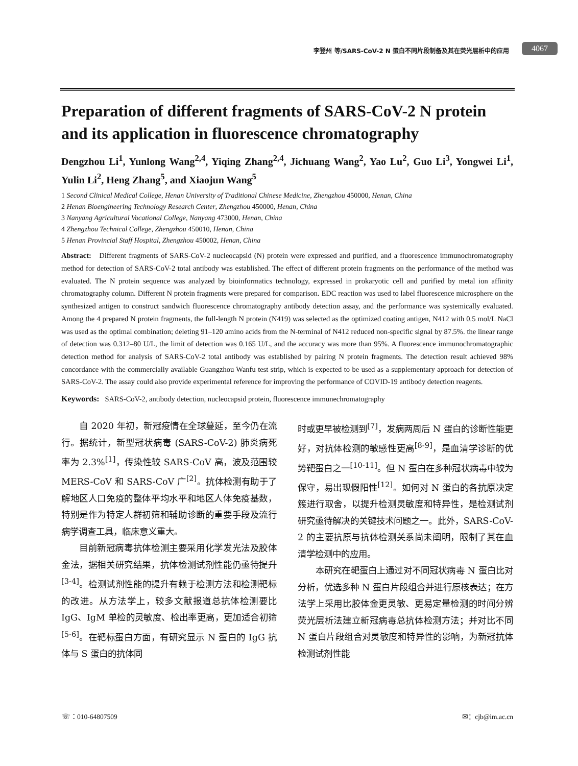李登州 等/SARS-CoV-2 N 蛋白不同片段制备及其在荧光层析中的应用 4067
Preparation of different fragments of SARS-CoV-2 N protein and its application in fluorescence chromatography
Dengzhou Li<sup>1</sup>, Yunlong Wang<sup>2,4</sup>, Yiqing Zhang<sup>2,4</sup>, Jichuang Wang<sup>2</sup>, Yao Lu<sup>2</sup>, Guo Li<sup>3</sup>, Yongwei Li<sup>1</sup>, Yulin Li<sup>2</sup>, Heng Zhang<sup>5</sup>, and Xiaojun Wang<sup>5</sup>
1 Second Clinical Medical College, Henan University of Traditional Chinese Medicine, Zhengzhou 450000, Henan, China
2 Henan Bioengineering Technology Research Center, Zhengzhou 450000, Henan, China
3 Nanyang Agricultural Vocational College, Nanyang 473000, Henan, China
4 Zhengzhou Technical College, Zhengzhou 450010, Henan, China
5 Henan Provincial Staff Hospital, Zhengzhou 450002, Henan, China
Abstract: Different fragments of SARS-CoV-2 nucleocapsid (N) protein were expressed and purified, and a fluorescence immunochromatography method for detection of SARS-CoV-2 total antibody was established. The effect of different protein fragments on the performance of the method was evaluated. The N protein sequence was analyzed by bioinformatics technology, expressed in prokaryotic cell and purified by metal ion affinity chromatography column. Different N protein fragments were prepared for comparison. EDC reaction was used to label fluorescence microsphere on the synthesized antigen to construct sandwich fluorescence chromatography antibody detection assay, and the performance was systemically evaluated. Among the 4 prepared N protein fragments, the full-length N protein (N419) was selected as the optimized coating antigen, N412 with 0.5 mol/L NaCl was used as the optimal combination; deleting 91–120 amino acids from the N-terminal of N412 reduced non-specific signal by 87.5%. the linear range of detection was 0.312–80 U/L, the limit of detection was 0.165 U/L, and the accuracy was more than 95%. A fluorescence immunochromatographic detection method for analysis of SARS-CoV-2 total antibody was established by pairing N protein fragments. The detection result achieved 98% concordance with the commercially available Guangzhou Wanfu test strip, which is expected to be used as a supplementary approach for detection of SARS-CoV-2. The assay could also provide experimental reference for improving the performance of COVID-19 antibody detection reagents.
Keywords: SARS-CoV-2, antibody detection, nucleocapsid protein, fluorescence immunechromatography
自 2020 年初，新冠疫情在全球蔓延，至今仍在流行。据统计，新型冠状病毒 (SARS-CoV-2) 肺炎病死率为 2.3%<sup>[1]</sup>，传染性较 SARS-CoV 高，波及范围较 MERS-CoV 和 SARS-CoV 广<sup>[2]</sup>。抗体检测有助于了解地区人口免疫的整体平均水平和地区人体免疫基数，特别是作为特定人群初筛和辅助诊断的重要手段及流行病学调查工具，临床意义重大。
目前新冠病毒抗体检测主要采用化学发光法及胶体金法，据相关研究结果，抗体检测试剂性能仍亟待提升<sup>[3-4]</sup>。检测试剂性能的提升有赖于检测方法和检测靶标的改进。从方法学上，较多文献报道总抗体检测要比 IgG、IgM 单检的灵敏度、检出率更高，更加适合初筛<sup>[5-6]</sup>。在靶标蛋白方面，有研究显示 N 蛋白的 IgG 抗体与 S 蛋白的抗体同
时或更早被检测到<sup>[7]</sup>，发病两周后 N 蛋白的诊断性能更好，对抗体检测的敏感性更高<sup>[8-9]</sup>，是血清学诊断的优势靶蛋白之一<sup>[10-11]</sup>。但 N 蛋白在多种冠状病毒中较为保守，易出现假阳性<sup>[12]</sup>。如何对 N 蛋白的各抗原决定簇进行取舍，以提升检测灵敏度和特异性，是检测试剂研究亟待解决的关键技术问题之一。此外，SARS-CoV-2 的主要抗原与抗体检测关系尚未阐明，限制了其在血清学检测中的应用。
本研究在靶蛋白上通过对不同冠状病毒 N 蛋白比对分析，优选多种 N 蛋白片段组合并进行原核表达；在方法学上采用比胶体金更灵敏、更易定量检测的时间分辨荧光层析法建立新冠病毒总抗体检测方法；并对比不同 N 蛋白片段组合对灵敏度和特异性的影响，为新冠抗体检测试剂性能
☏：010-64807509 ✉：cjb@im.ac.cn